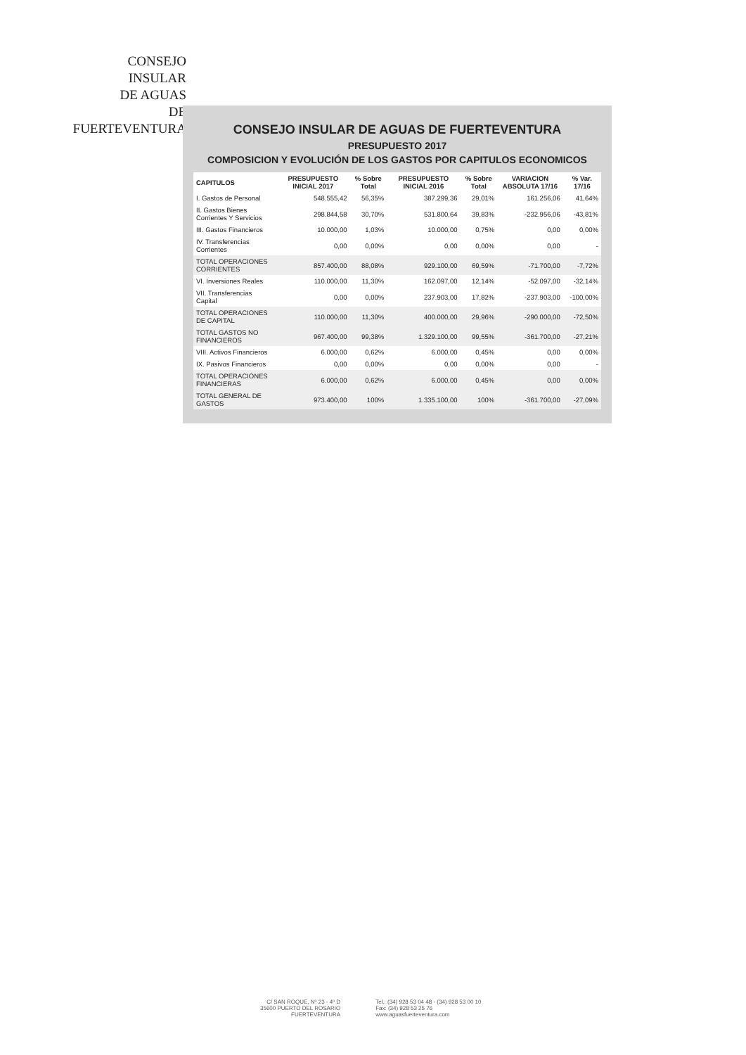CONSEJO
INSULAR
DE AGUAS
DE
FUERTEVENTURA
CONSEJO INSULAR DE AGUAS DE FUERTEVENTURA
PRESUPUESTO 2017
COMPOSICION Y EVOLUCIÓN DE LOS GASTOS POR CAPITULOS ECONOMICOS
| CAPITULOS | PRESUPUESTO INICIAL 2017 | % Sobre Total | PRESUPUESTO INICIAL 2016 | % Sobre Total | VARIACION ABSOLUTA 17/16 | % Var. 17/16 |
| --- | --- | --- | --- | --- | --- | --- |
| I. Gastos de Personal | 548.555,42 | 56,35% | 387.299,36 | 29,01% | 161.256,06 | 41,64% |
| II. Gastos Bienes Corrientes Y Servicios | 298.844,58 | 30,70% | 531.800,64 | 39,83% | -232.956,06 | -43,81% |
| III. Gastos Financieros | 10.000,00 | 1,03% | 10.000,00 | 0,75% | 0,00 | 0,00% |
| IV. Transferencias Corrientes | 0,00 | 0,00% | 0,00 | 0,00% | 0,00 | - |
| TOTAL OPERACIONES CORRIENTES | 857.400,00 | 88,08% | 929.100,00 | 69,59% | -71.700,00 | -7,72% |
| VI. Inversiones Reales | 110.000,00 | 11,30% | 162.097,00 | 12,14% | -52.097,00 | -32,14% |
| VII. Transferencias Capital | 0,00 | 0,00% | 237.903,00 | 17,82% | -237.903,00 | -100,00% |
| TOTAL OPERACIONES DE CAPITAL | 110.000,00 | 11,30% | 400.000,00 | 29,96% | -290.000,00 | -72,50% |
| TOTAL GASTOS NO FINANCIEROS | 967.400,00 | 99,38% | 1.329.100,00 | 99,55% | -361.700,00 | -27,21% |
| VIII. Activos Financieros | 6.000,00 | 0,62% | 6.000,00 | 0,45% | 0,00 | 0,00% |
| IX. Pasivos Financieros | 0,00 | 0,00% | 0,00 | 0,00% | 0,00 | - |
| TOTAL OPERACIONES FINANCIERAS | 6.000,00 | 0,62% | 6.000,00 | 0,45% | 0,00 | 0,00% |
| TOTAL GENERAL DE GASTOS | 973.400,00 | 100% | 1.335.100,00 | 100% | -361.700,00 | -27,09% |
C/ SAN ROQUE, Nº 23 - 4º D
35600 PUERTO DEL ROSARIO
FUERTEVENTURA
Tel.: (34) 928 53 04 48 - (34) 928 53 00 10
Fax: (34) 928 53 25 76
www.aguasfuerteventura.com